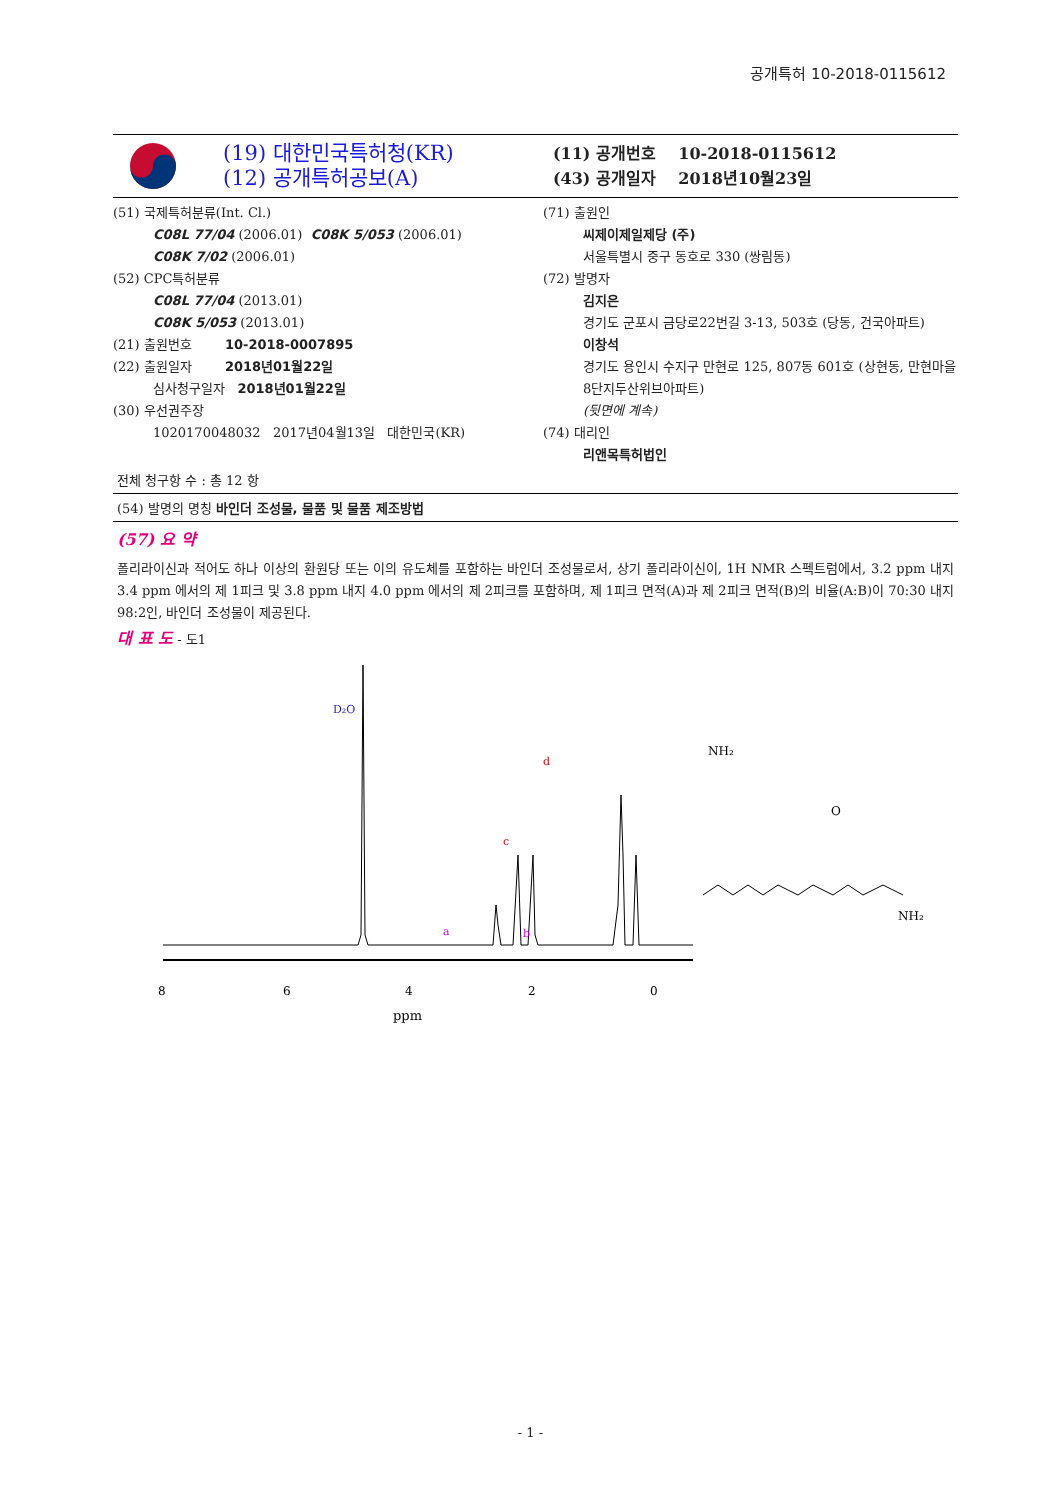공개특허 10-2018-0115612
(19) 대한민국특허청(KR)
(12) 공개특허공보(A)
(11) 공개번호 10-2018-0115612
(43) 공개일자 2018년10월23일
(51) 국제특허분류(Int. Cl.)
C08L 77/04 (2006.01) C08K 5/053 (2006.01)
C08K 7/02 (2006.01)
(52) CPC특허분류
C08L 77/04 (2013.01)
C08K 5/053 (2013.01)
(21) 출원번호 10-2018-0007895
(22) 출원일자 2018년01월22일
심사청구일자 2018년01월22일
(30) 우선권주장
1020170048032 2017년04월13일 대한민국(KR)
(71) 출원인
씨제이제일제당 (주)
서울특별시 중구 동호로 330 (쌍림동)
(72) 발명자
김지은
경기도 군포시 금당로22번길 3-13, 503호 (당동, 건국아파트)
이창석
경기도 용인시 수지구 만현로 125, 807동 601호 (상현동, 만현마을8단지두산위브아파트)
(뒷면에 계속)
(74) 대리인
리앤목특허법인
전체 청구항 수 : 총 12 항
(54) 발명의 명칭 바인더 조성물, 물품 및 물품 제조방법
(57) 요 약
폴리라이신과 적어도 하나 이상의 환원당 또는 이의 유도체를 포함하는 바인더 조성물로서, 상기 폴리라이신이, 1H NMR 스펙트럼에서, 3.2 ppm 내지 3.4 ppm 에서의 제 1피크 및 3.8 ppm 내지 4.0 ppm 에서의 제 2피크를 포함하며, 제 1피크 면적(A)과 제 2피크 면적(B)의 비율(A:B)이 70:30 내지 98:2인, 바인더 조성물이 제공된다.
대 표 도 - 도1
D₂O
c
d
a
b
8
6
4
2
0
ppm
NH₂
O
NH₂
- 1 -